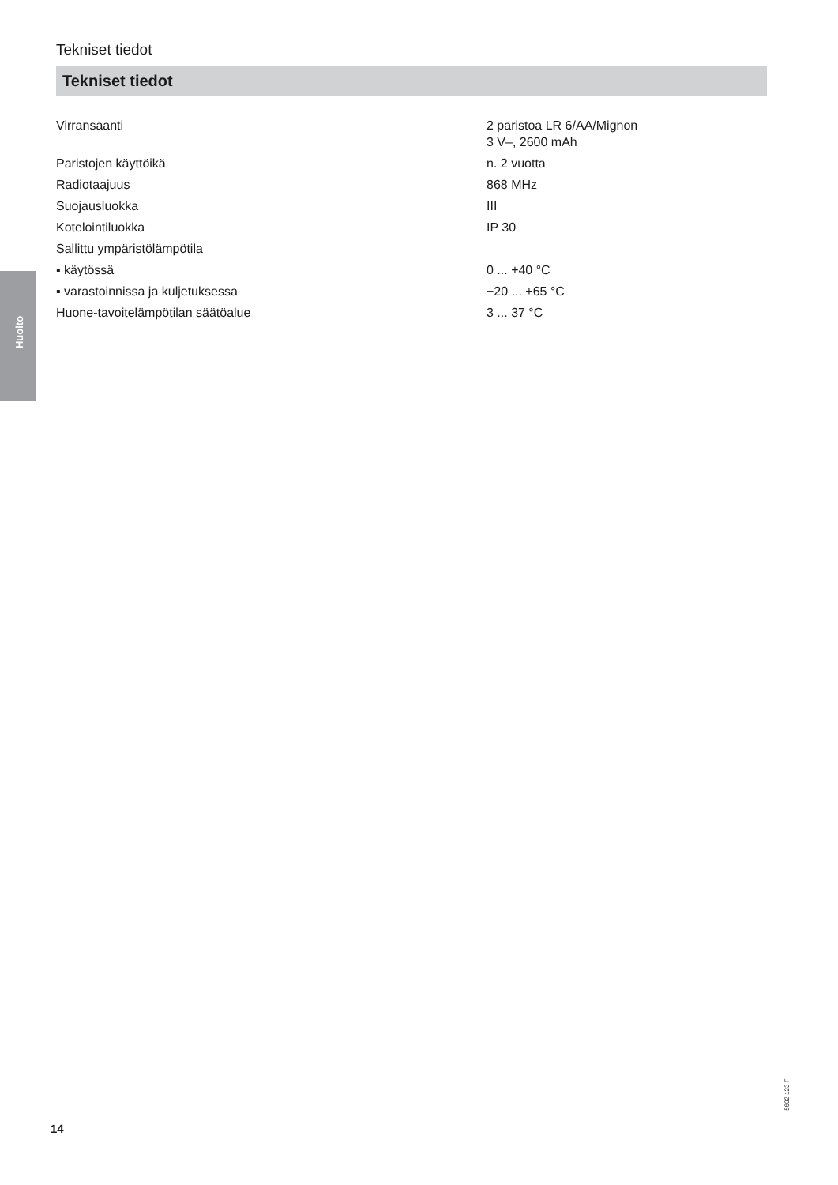Tekniset tiedot
Tekniset tiedot
Huolto
| Virransaanti | 2 paristoa LR 6/AA/Mignon 3 V–, 2600 mAh |
| Paristojen käyttöikä | n. 2 vuotta |
| Radiotaajuus | 868 MHz |
| Suojausluokka | III |
| Kotelointiluokka | IP 30 |
| Sallittu ympäristölämpötila | |
| ▪ käytössä | 0 ... +40 °C |
| ▪ varastoinnissa ja kuljetuksessa | −20 ... +65 °C |
| Huone-tavoitelämpötilan säätöalue | 3 ... 37 °C |
5602 123 FI
14